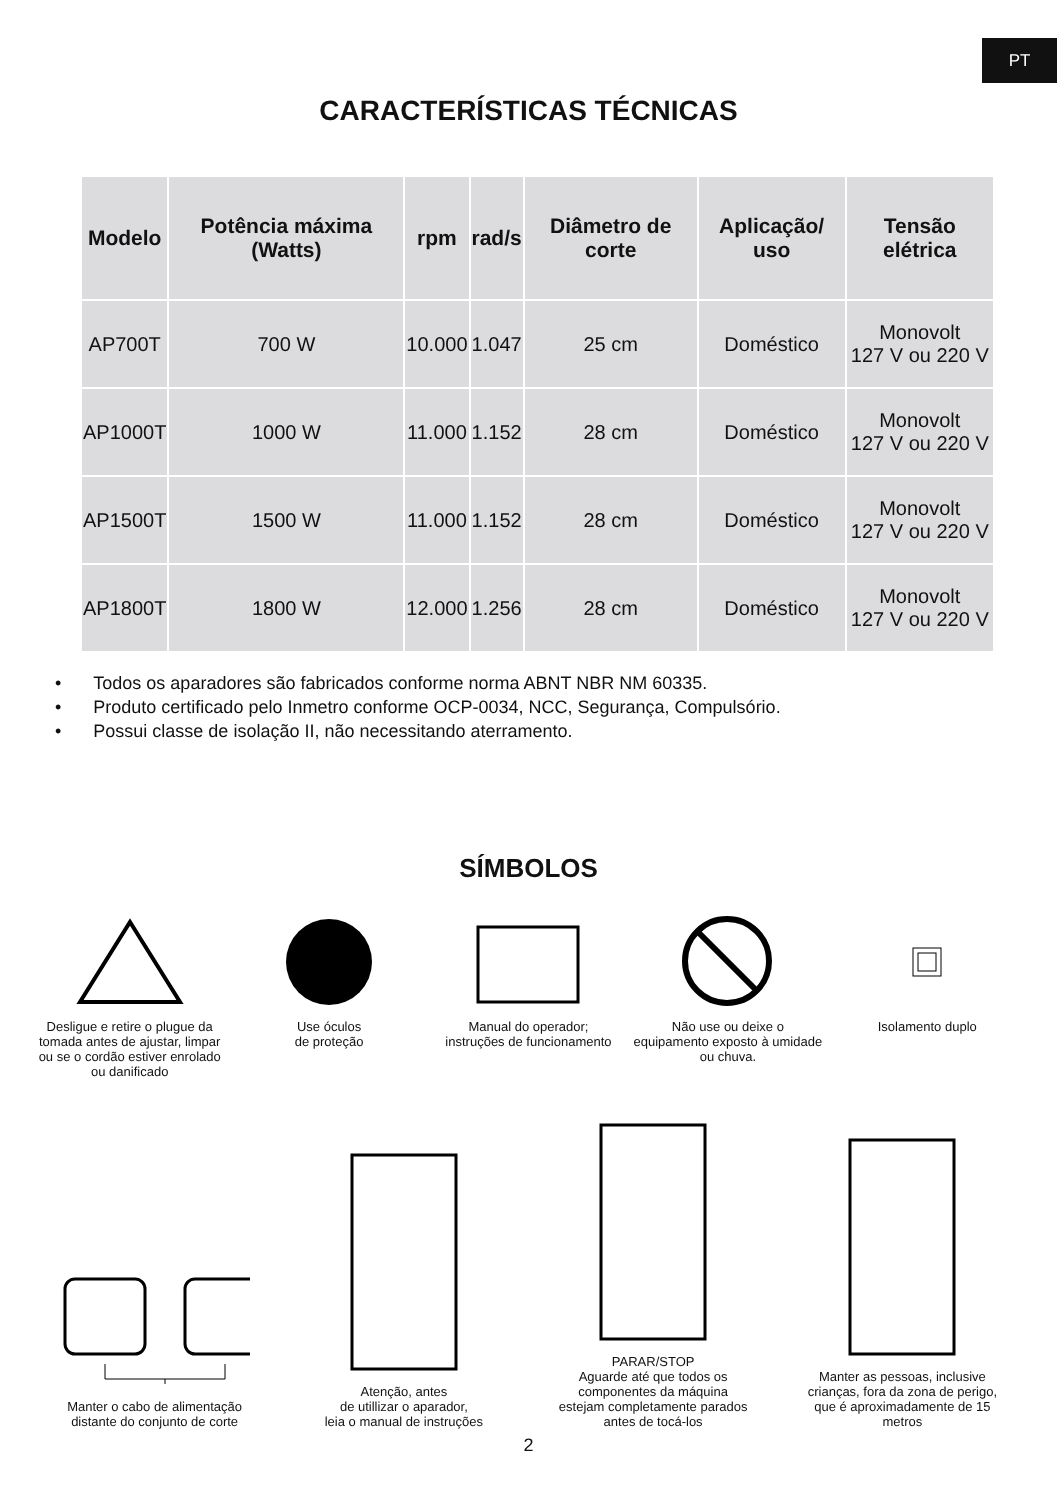PT
CARACTERÍSTICAS TÉCNICAS
| Modelo | Potência máxima (Watts) | rpm | rad/s | Diâmetro de corte | Aplicação/ uso | Tensão elétrica |
| --- | --- | --- | --- | --- | --- | --- |
| AP700T | 700 W | 10.000 | 1.047 | 25 cm | Doméstico | Monovolt 127 V ou 220 V |
| AP1000T | 1000 W | 11.000 | 1.152 | 28 cm | Doméstico | Monovolt 127 V ou 220 V |
| AP1500T | 1500 W | 11.000 | 1.152 | 28 cm | Doméstico | Monovolt 127 V ou 220 V |
| AP1800T | 1800 W | 12.000 | 1.256 | 28 cm | Doméstico | Monovolt 127 V ou 220 V |
Todos os aparadores são fabricados conforme norma ABNT NBR NM 60335.
Produto certificado pelo Inmetro conforme OCP-0034, NCC, Segurança, Compulsório.
Possui classe de isolação II, não necessitando aterramento.
SÍMBOLOS
Desligue e retire o plugue da tomada antes de ajustar, limpar ou se o cordão estiver enrolado ou danificado
Use óculos
de proteção
Manual do operador;
instruções de funcionamento
Não use ou deixe o equipamento exposto à umidade ou chuva.
Isolamento duplo
Manter o cabo de alimentação distante do conjunto de corte
Atenção, antes
de utillizar o aparador,
leia o manual de instruções
PARAR/STOP
Aguarde até que todos os componentes da máquina estejam completamente parados antes de tocá-los
Manter as pessoas, inclusive crianças, fora da zona de perigo, que é aproximadamente de 15 metros
2